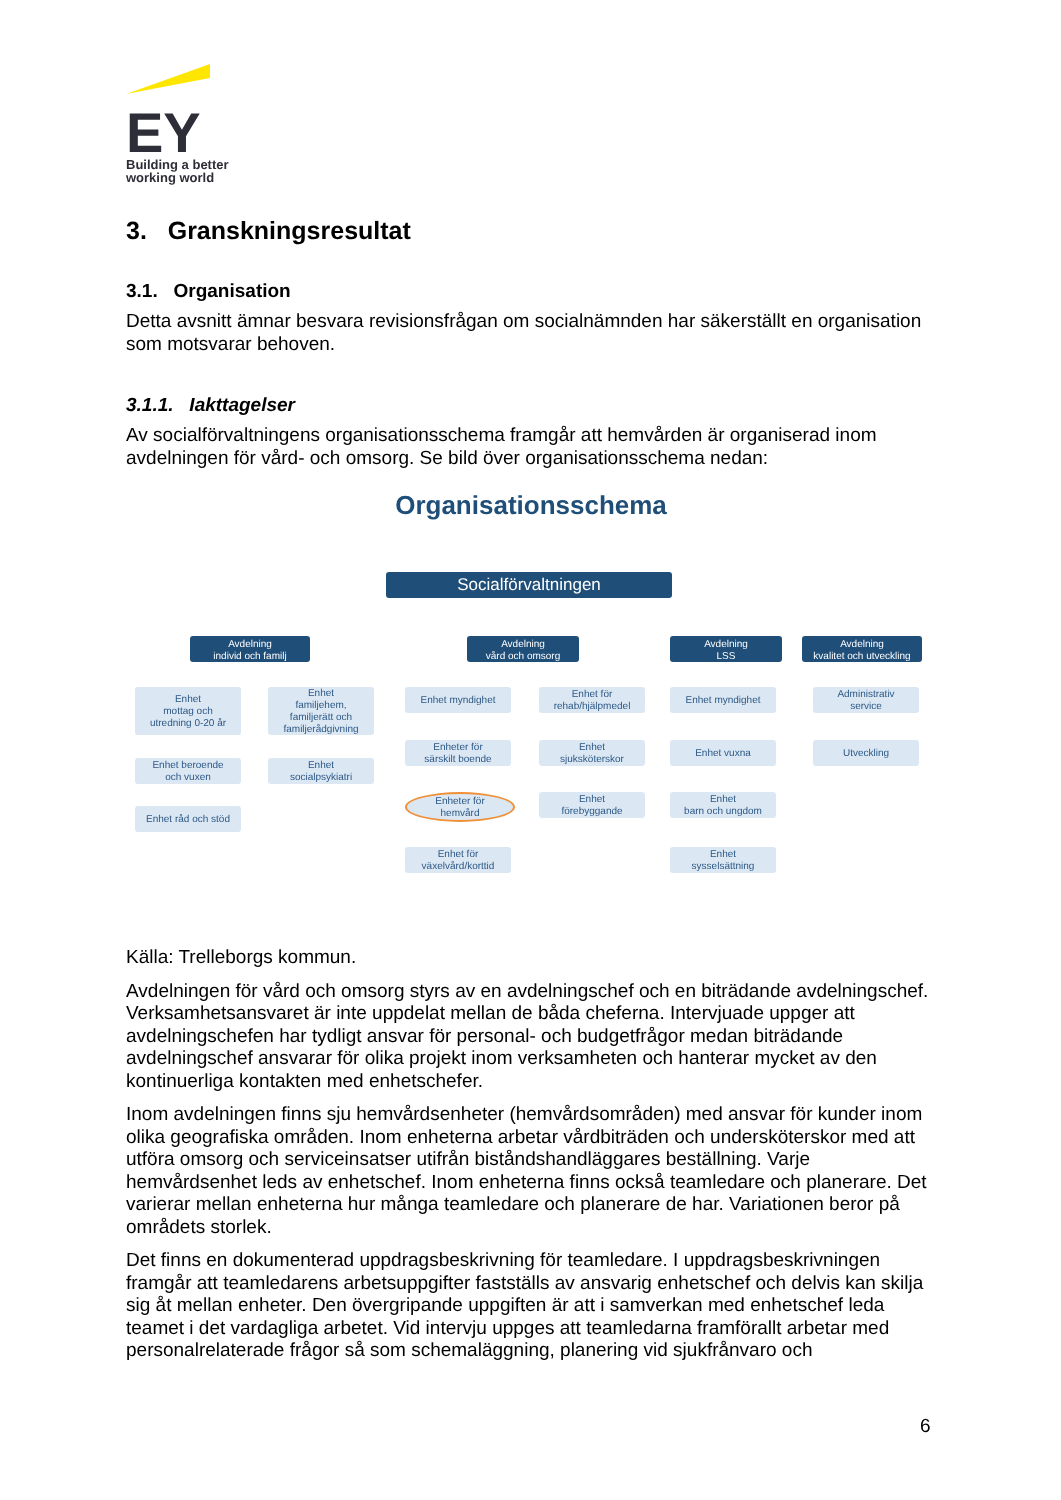EY
Building a better
working world
3. Granskningsresultat
3.1. Organisation
Detta avsnitt ämnar besvara revisionsfrågan om socialnämnden har säkerställt en organisation som motsvarar behoven.
3.1.1. Iakttagelser
Av socialförvaltningens organisationsschema framgår att hemvården är organiserad inom avdelningen för vård- och omsorg. Se bild över organisationsschema nedan:
Organisationsschema
Socialförvaltningen
Avdelning
individ och familj
Avdelning
vård och omsorg
Avdelning
LSS
Avdelning
kvalitet och utveckling
Enhet
mottag och
utredning 0-20 år
Enhet beroende
och vuxen
Enhet råd och stöd
Enhet
familjehem,
familjerätt och
familjerådgivning
Enhet
socialpsykiatri
Enhet myndighet
Enheter för
särskilt boende
Enheter för
hemvård
Enhet för
växelvård/korttid
Enhet för
rehab/hjälpmedel
Enhet
sjuksköterskor
Enhet
förebyggande
Enhet myndighet
Enhet vuxna
Enhet
barn och ungdom
Enhet
sysselsättning
Administrativ
service
Utveckling
Källa: Trelleborgs kommun.
Avdelningen för vård och omsorg styrs av en avdelningschef och en biträdande avdelningschef. Verksamhetsansvaret är inte uppdelat mellan de båda cheferna. Intervjuade uppger att avdelningschefen har tydligt ansvar för personal- och budgetfrågor medan biträdande avdelningschef ansvarar för olika projekt inom verksamheten och hanterar mycket av den kontinuerliga kontakten med enhetschefer.
Inom avdelningen finns sju hemvårdsenheter (hemvårdsområden) med ansvar för kunder inom olika geografiska områden. Inom enheterna arbetar vårdbiträden och undersköterskor med att utföra omsorg och serviceinsatser utifrån biståndshandläggares beställning. Varje hemvårdsenhet leds av enhetschef. Inom enheterna finns också teamledare och planerare. Det varierar mellan enheterna hur många teamledare och planerare de har. Variationen beror på områdets storlek.
Det finns en dokumenterad uppdragsbeskrivning för teamledare. I uppdragsbeskrivningen framgår att teamledarens arbetsuppgifter fastställs av ansvarig enhetschef och delvis kan skilja sig åt mellan enheter. Den övergripande uppgiften är att i samverkan med enhetschef leda teamet i det vardagliga arbetet. Vid intervju uppges att teamledarna framförallt arbetar med personalrelaterade frågor så som schemaläggning, planering vid sjukfrånvaro och
6